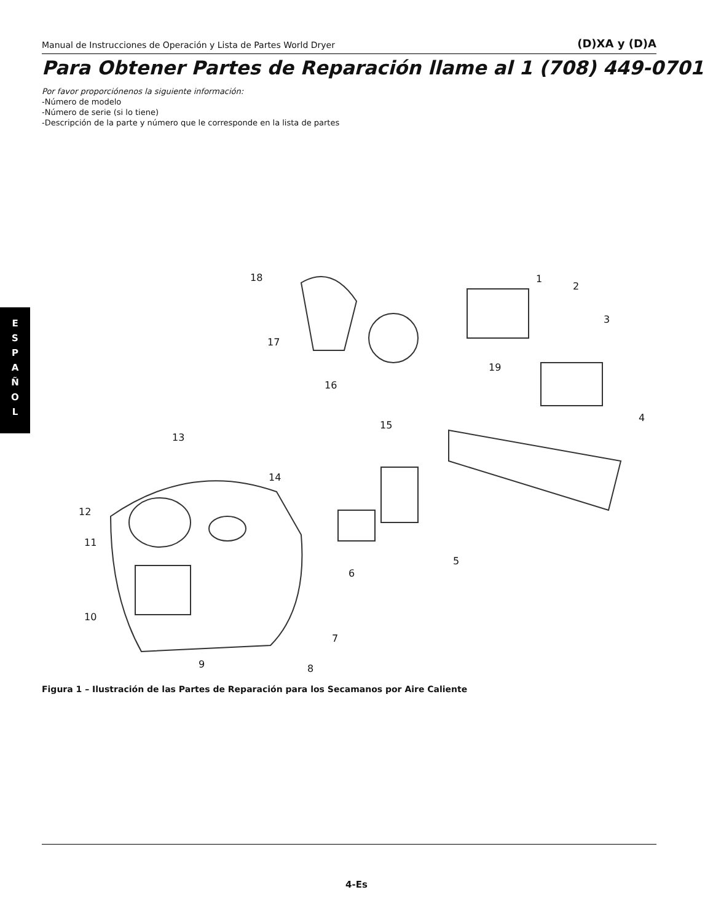Manual de Instrucciones de Operación y Lista de Partes World Dryer (D)XA y (D)A
Para Obtener Partes de Reparación llame al 1 (708) 449-0701
Por favor proporciónenos la siguiente información:
-Número de modelo
-Número de serie (si lo tiene)
-Descripción de la parte y número que le corresponde en la lista de partes
E
S
P
A
Ñ
O
L
18 1
2
3
17
19
16
4
15
13
14
12
11
5
6
10
7
9 8
Figura 1 – Ilustración de las Partes de Reparación para los Secamanos por Aire Caliente
4-Es